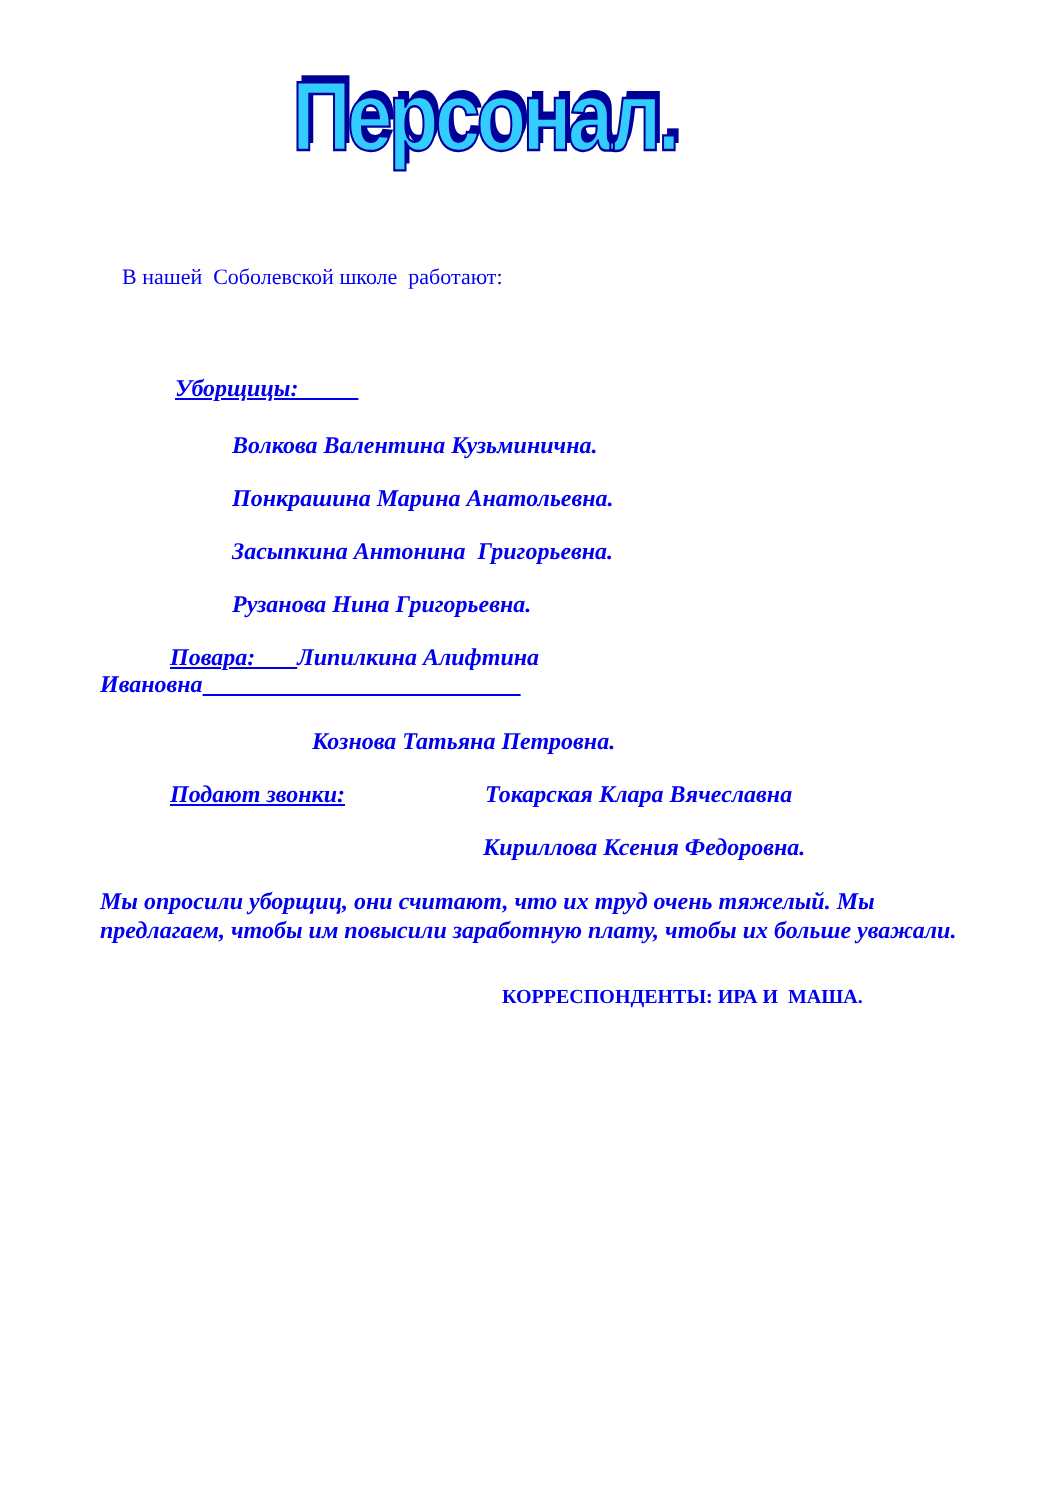Персонал.
В нашей Соболевской школе работают:
Уборщицы:
Волкова Валентина Кузьминична.
Понкрашина Марина Анатольевна.
Засыпкина Антонина Григорьевна.
Рузанова Нина Григорьевна.
Повара: Липилкина Алифтина
Ивановна
Кознова Татьяна Петровна.
Подают звонки: Токарская Клара Вячеславна
Кириллова Ксения Федоровна.
Мы опросили уборщиц, они считают, что их труд очень тяжелый. Мы предлагаем, чтобы им повысили заработную плату, чтобы их больше уважали.
КОРРЕСПОНДЕНТЫ: ИРА И МАША.